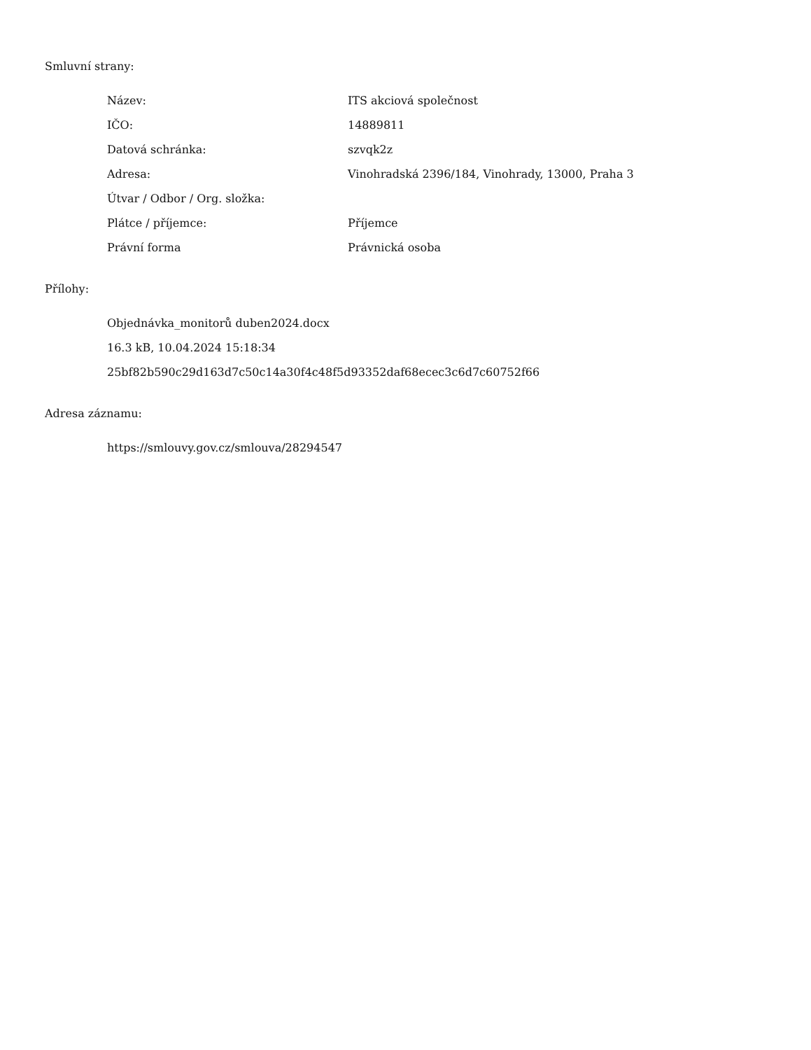Smluvní strany:
| Název: | ITS akciová společnost |
| IČO: | 14889811 |
| Datová schránka: | szvqk2z |
| Adresa: | Vinohradská 2396/184, Vinohrady, 13000, Praha 3 |
| Útvar / Odbor / Org. složka: | |
| Plátce / příjemce: | Příjemce |
| Právní forma | Právnická osoba |
Přílohy:
Objednávka_monitorů duben2024.docx
16.3 kB, 10.04.2024 15:18:34
25bf82b590c29d163d7c50c14a30f4c48f5d93352daf68ecec3c6d7c60752f66
Adresa záznamu:
https://smlouvy.gov.cz/smlouva/28294547